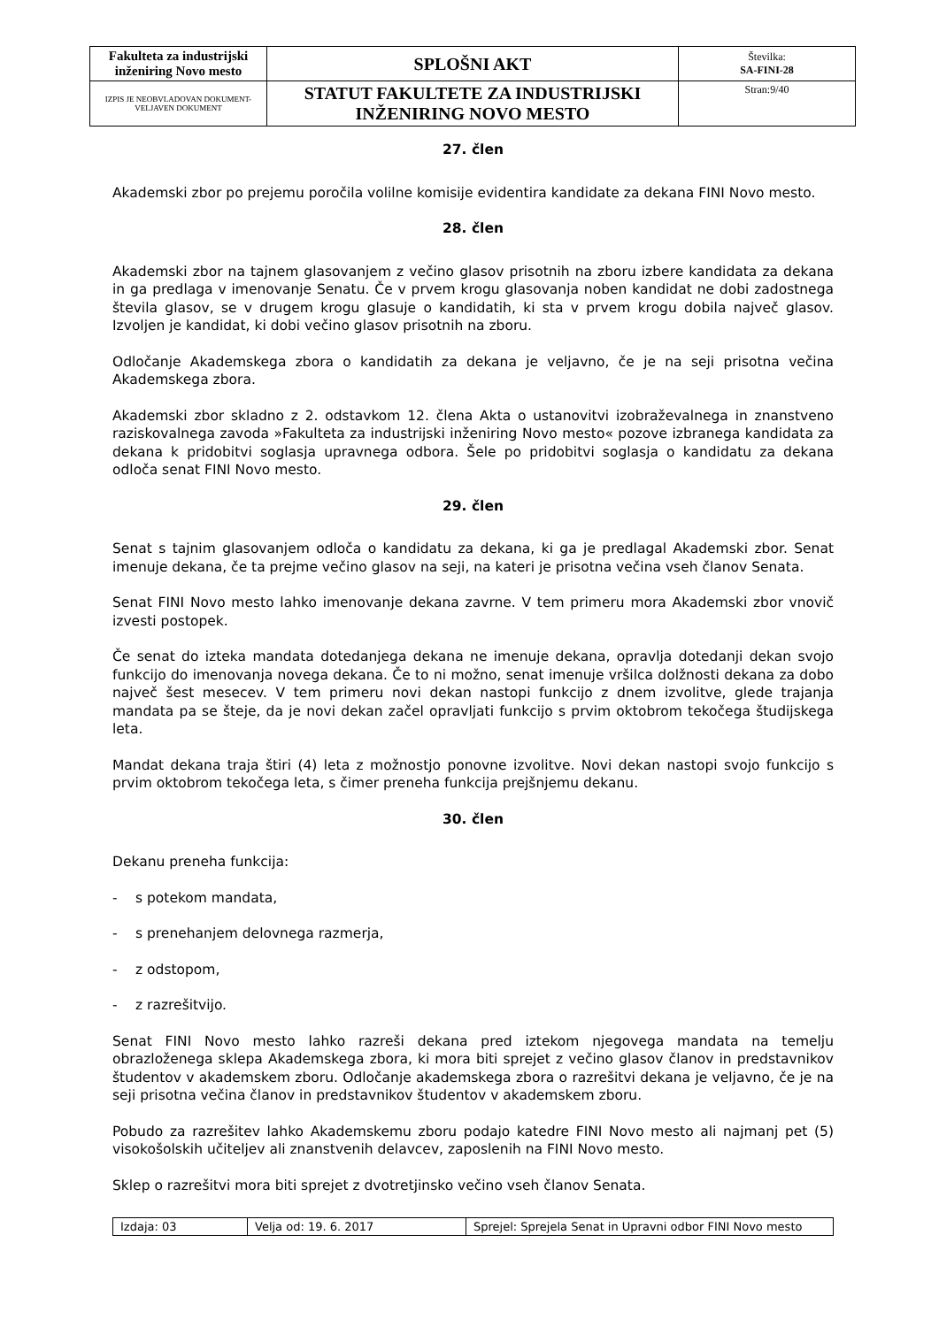| Fakulteta za industrijski inženiring Novo mesto | SPLOŠNI AKT | Številka: SA-FINI-28 |
| IZPIS JE NEOBVLADOVAN DOKUMENT-VELJAVEN DOKUMENT | STATUT FAKULTETE ZA INDUSTRIJSKI INŽENIRING NOVO MESTO | Stran:9/40 |
27. člen
Akademski zbor po prejemu poročila volilne komisije evidentira kandidate za dekana FINI Novo mesto.
28. člen
Akademski zbor na tajnem glasovanjem z večino glasov prisotnih na zboru izbere kandidata za dekana in ga predlaga v imenovanje Senatu. Če v prvem krogu glasovanja noben kandidat ne dobi zadostnega števila glasov, se v drugem krogu glasuje o kandidatih, ki sta v prvem krogu dobila največ glasov. Izvoljen je kandidat, ki dobi večino glasov prisotnih na zboru.
Odločanje Akademskega zbora o kandidatih za dekana je veljavno, če je na seji prisotna večina Akademskega zbora.
Akademski zbor skladno z 2. odstavkom 12. člena Akta o ustanovitvi izobraževalnega in znanstveno raziskovalnega zavoda »Fakulteta za industrijski inženiring Novo mesto« pozove izbranega kandidata za dekana k pridobitvi soglasja upravnega odbora. Šele po pridobitvi soglasja o kandidatu za dekana odloča senat FINI Novo mesto.
29. člen
Senat s tajnim glasovanjem odloča o kandidatu za dekana, ki ga je predlagal Akademski zbor. Senat imenuje dekana, če ta prejme večino glasov na seji, na kateri je prisotna večina vseh članov Senata.
Senat FINI Novo mesto lahko imenovanje dekana zavrne. V tem primeru mora Akademski zbor vnovič izvesti postopek.
Če senat do izteka mandata dotedanjega dekana ne imenuje dekana, opravlja dotedanji dekan svojo funkcijo do imenovanja novega dekana. Če to ni možno, senat imenuje vršilca dolžnosti dekana za dobo največ šest mesecev. V tem primeru novi dekan nastopi funkcijo z dnem izvolitve, glede trajanja mandata pa se šteje, da je novi dekan začel opravljati funkcijo s prvim oktobrom tekočega študijskega leta.
Mandat dekana traja štiri (4) leta z možnostjo ponovne izvolitve. Novi dekan nastopi svojo funkcijo s prvim oktobrom tekočega leta, s čimer preneha funkcija prejšnjemu dekanu.
30. člen
Dekanu preneha funkcija:
- s potekom mandata,
- s prenehanjem delovnega razmerja,
- z odstopom,
- z razrešitvijo.
Senat FINI Novo mesto lahko razreši dekana pred iztekom njegovega mandata na temelju obrazloženega sklepa Akademskega zbora, ki mora biti sprejet z večino glasov članov in predstavnikov študentov v akademskem zboru. Odločanje akademskega zbora o razrešitvi dekana je veljavno, če je na seji prisotna večina članov in predstavnikov študentov v akademskem zboru.
Pobudo za razrešitev lahko Akademskemu zboru podajo katedre FINI Novo mesto ali najmanj pet (5) visokošolskih učiteljev ali znanstvenih delavcev, zaposlenih na FINI Novo mesto.
Sklep o razrešitvi mora biti sprejet z dvotretjinsko večino vseh članov Senata.
| Izdaja: 03 | Velja od: 19. 6. 2017 | Sprejel: Sprejela Senat in Upravni odbor FINI Novo mesto |